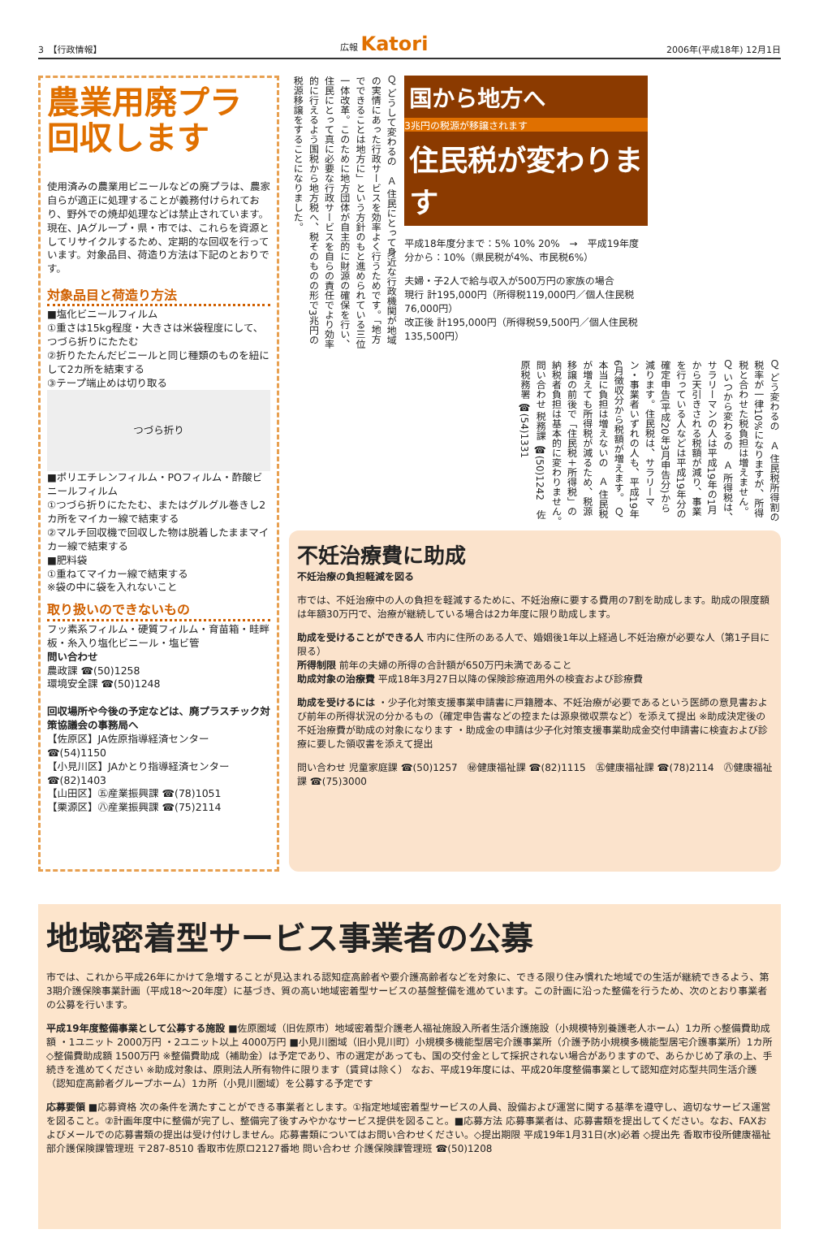3　【行政情報】 広報 Katori 2006年(平成18年) 12月1日
農業用廃プラ回収します
使用済みの農業用ビニールなどの廃プラは、農家自らが適正に処理することが義務付けられており、野外での焼却処理などは禁止されています。
現在、JAグループ・県・市では、これらを資源としてリサイクルするため、定期的な回収を行っています。対象品目、荷造り方法は下記のとおりです。
対象品目と荷造り方法
■塩化ビニールフィルム
①重さは15kg程度・大きさは米袋程度にして、つづら折りにたたむ
②折りたたんだビニールと同じ種類のものを紐にして2カ所を結束する
③テープ端止めは切り取る
つづら折り
■ポリエチレンフィルム・POフィルム・酢酸ビニールフィルム
①つづら折りにたたむ、またはグルグル巻きし2カ所をマイカー線で結束する
②マルチ回収機で回収した物は脱着したままマイカー線で結束する
■肥料袋
①重ねてマイカー線で結束する
※袋の中に袋を入れないこと
取り扱いのできないもの
フッ素系フィルム・硬質フィルム・育苗箱・畦畔板・糸入り塩化ビニール・塩ビ管
問い合わせ
農政課 ☎(50)1258
環境安全課 ☎(50)1248
回収場所や今後の予定などは、廃プラスチック対策協議会の事務局へ
【佐原区】JA佐原指導経済センター ☎(54)1150
【小見川区】JAかとり指導経済センター ☎(82)1403
【山田区】㊄産業振興課 ☎(78)1051
【栗源区】㊇産業振興課 ☎(75)2114
Ｑ どうして変わるの　Ａ 住民にとって身近な行政機関が地域の実情にあった行政サービスを効率よく行うためです。「地方でできることは地方に」という方針のもと進められている三位一体改革。このために地方団体が自主的に財源の確保を行い、住民にとって真に必要な行政サービスを自らの責任でより効率的に行えるよう国税から地方税へ、税そのものの形で3兆円の税源移譲をすることになりました。
国から地方へ
3兆円の税源が移譲されます
住民税が変わります
平成18年度分まで：5% 10% 20%　→　平成19年度分から：10%（県民税が4%、市民税6%）
夫婦・子2人で給与収入が500万円の家族の場合
現行 計195,000円（所得税119,000円／個人住民税76,000円）
改正後 計195,000円（所得税59,500円／個人住民税135,500円）
Ｑ どう変わるの　Ａ 住民税所得割の税率が一律10%になりますが、所得税と合わせた税負担は増えません。　Ｑ いつから変わるの　Ａ 所得税は、サラリーマンの人は平成19年の1月から天引きされる税額が減り、事業を行っている人などは平成19年分の確定申告(平成20年3月申告分)から減ります。住民税は、サラリーマン・事業者いずれの人も、平成19年6月徴収分から税額が増えます。　Ｑ 本当に負担は増えないの　Ａ 住民税が増えても所得税が減るため、税源移譲の前後で「住民税＋所得税」の納税者負担は基本的に変わりません。　問い合わせ 税務課 ☎(50)1242　佐原税務署 ☎(54)1331
不妊治療費に助成
不妊治療の負担軽減を図る
市では、不妊治療中の人の負担を軽減するために、不妊治療に要する費用の7割を助成します。助成の限度額は年額30万円で、治療が継続している場合は2カ年度に限り助成します。
助成を受けることができる人 市内に住所のある人で、婚姻後1年以上経過し不妊治療が必要な人（第1子目に限る）
所得制限 前年の夫婦の所得の合計額が650万円未満であること
助成対象の治療費 平成18年3月27日以降の保険診療適用外の検査および診療費
助成を受けるには ・少子化対策支援事業申請書に戸籍謄本、不妊治療が必要であるという医師の意見書および前年の所得状況の分かるもの（確定申告書などの控または源泉徴収票など）を添えて提出 ※助成決定後の不妊治療費が助成の対象になります ・助成金の申請は少子化対策支援事業助成金交付申請書に検査および診療に要した領収書を添えて提出
問い合わせ 児童家庭課 ☎(50)1257　㊙健康福祉課 ☎(82)1115　㊄健康福祉課 ☎(78)2114　㊇健康福祉課 ☎(75)3000
地域密着型サービス事業者の公募
市では、これから平成26年にかけて急増することが見込まれる認知症高齢者や要介護高齢者などを対象に、できる限り住み慣れた地域での生活が継続できるよう、第3期介護保険事業計画（平成18～20年度）に基づき、質の高い地域密着型サービスの基盤整備を進めています。この計画に沿った整備を行うため、次のとおり事業者の公募を行います。
平成19年度整備事業として公募する施設 ■佐原圏域（旧佐原市）地域密着型介護老人福祉施設入所者生活介護施設（小規模特別養護老人ホーム）1カ所 ◇整備費助成額 ・1ユニット 2000万円 ・2ユニット以上 4000万円 ■小見川圏域（旧小見川町）小規模多機能型居宅介護事業所（介護予防小規模多機能型居宅介護事業所）1カ所 ◇整備費助成額 1500万円 ※整備費助成（補助金）は予定であり、市の選定があっても、国の交付金として採択されない場合がありますので、あらかじめ了承の上、手続きを進めてください ※助成対象は、原則法人所有物件に限ります（賃貸は除く） なお、平成19年度には、平成20年度整備事業として認知症対応型共同生活介護（認知症高齢者グループホーム）1カ所（小見川圏域）を公募する予定です
応募要領 ■応募資格 次の条件を満たすことができる事業者とします。①指定地域密着型サービスの人員、設備および運営に関する基準を遵守し、適切なサービス運営を図ること。②計画年度中に整備が完了し、整備完了後すみやかなサービス提供を図ること。■応募方法 応募事業者は、応募書類を提出してください。なお、FAXおよびメールでの応募書類の提出は受け付けしません。応募書類についてはお問い合わせください。◇提出期限 平成19年1月31日(水)必着 ◇提出先 香取市役所健康福祉部介護保険課管理班 〒287-8510 香取市佐原ロ2127番地 問い合わせ 介護保険課管理班 ☎(50)1208